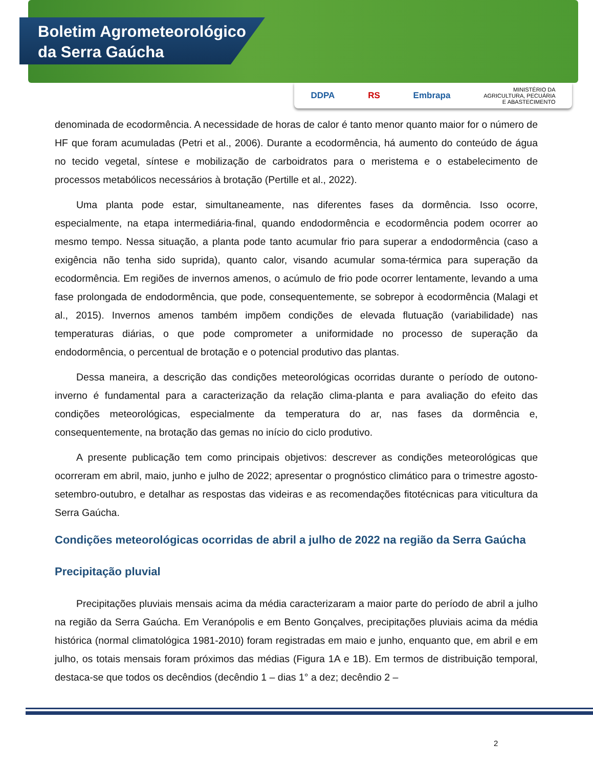Boletim Agrometeorológico
da Serra Gaúcha
DDPA RS Embrapa MINISTÉRIO DA
AGRICULTURA, PECUÁRIA
E ABASTECIMENTO
denominada de ecodormência. A necessidade de horas de calor é tanto menor quanto maior for o número de HF que foram acumuladas (Petri et al., 2006). Durante a ecodormência, há aumento do conteúdo de água no tecido vegetal, síntese e mobilização de carboidratos para o meristema e o estabelecimento de processos metabólicos necessários à brotação (Pertille et al., 2022).
Uma planta pode estar, simultaneamente, nas diferentes fases da dormência. Isso ocorre, especialmente, na etapa intermediária-final, quando endodormência e ecodormência podem ocorrer ao mesmo tempo. Nessa situação, a planta pode tanto acumular frio para superar a endodormência (caso a exigência não tenha sido suprida), quanto calor, visando acumular soma-térmica para superação da ecodormência. Em regiões de invernos amenos, o acúmulo de frio pode ocorrer lentamente, levando a uma fase prolongada de endodormência, que pode, consequentemente, se sobrepor à ecodormência (Malagi et al., 2015). Invernos amenos também impõem condições de elevada flutuação (variabilidade) nas temperaturas diárias, o que pode comprometer a uniformidade no processo de superação da endodormência, o percentual de brotação e o potencial produtivo das plantas.
Dessa maneira, a descrição das condições meteorológicas ocorridas durante o período de outono-inverno é fundamental para a caracterização da relação clima-planta e para avaliação do efeito das condições meteorológicas, especialmente da temperatura do ar, nas fases da dormência e, consequentemente, na brotação das gemas no início do ciclo produtivo.
A presente publicação tem como principais objetivos: descrever as condições meteorológicas que ocorreram em abril, maio, junho e julho de 2022; apresentar o prognóstico climático para o trimestre agosto-setembro-outubro, e detalhar as respostas das videiras e as recomendações fitotécnicas para viticultura da Serra Gaúcha.
Condições meteorológicas ocorridas de abril a julho de 2022 na região da Serra Gaúcha
Precipitação pluvial
Precipitações pluviais mensais acima da média caracterizaram a maior parte do período de abril a julho na região da Serra Gaúcha. Em Veranópolis e em Bento Gonçalves, precipitações pluviais acima da média histórica (normal climatológica 1981-2010) foram registradas em maio e junho, enquanto que, em abril e em julho, os totais mensais foram próximos das médias (Figura 1A e 1B). Em termos de distribuição temporal, destaca-se que todos os decêndios (decêndio 1 – dias 1° a dez; decêndio 2 –
2